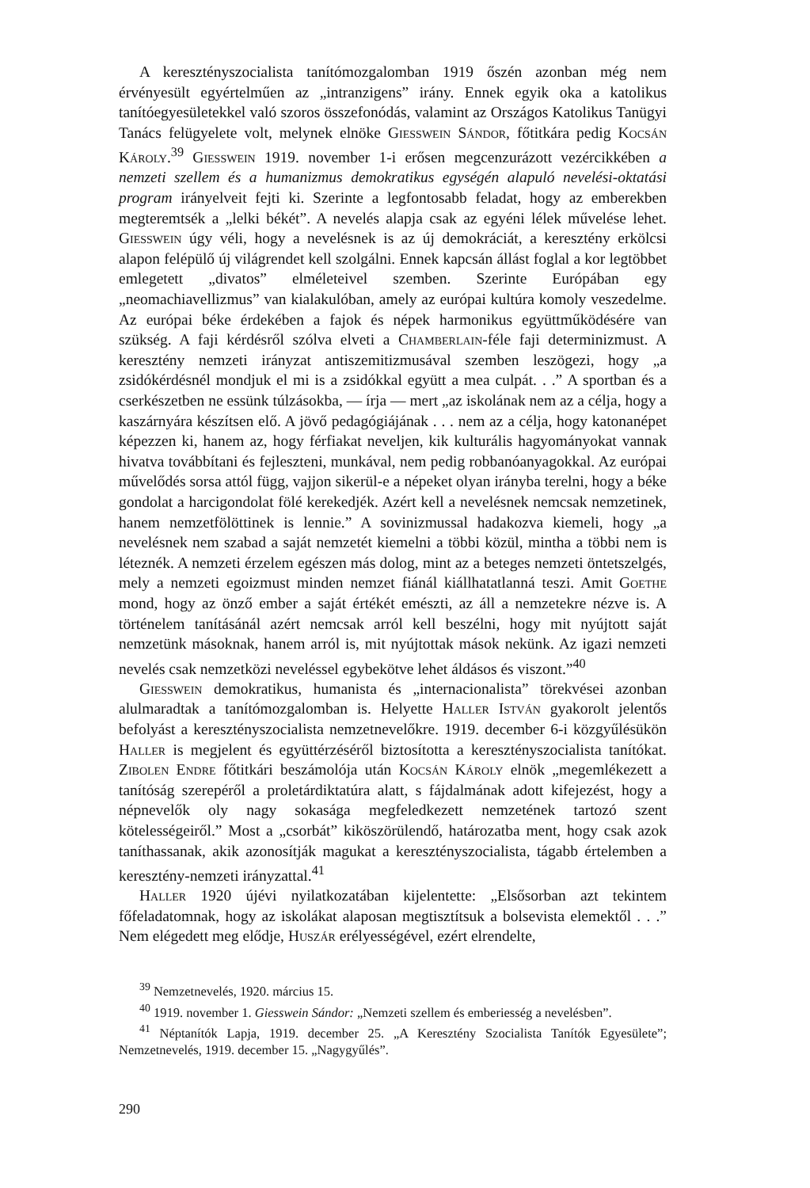A keresztényszocialista tanítómozgalomban 1919 őszén azonban még nem érvényesült egyértelműen az „intranzigens” irány. Ennek egyik oka a katolikus tanítóegyesületekkel való szoros összefonódás, valamint az Országos Katolikus Tanügyi Tanács felügyelete volt, melynek elnöke Giesswein Sándor, főtitkára pedig Kocsán Károly.<sup>39</sup> Giesswein 1919. november 1-i erősen megcenzurázott vezércikkében a nemzeti szellem és a humanizmus demokratikus egységén alapuló nevelési-oktatási program irányelveit fejti ki. Szerinte a legfontosabb feladat, hogy az emberekben megteremtsék a „lelki békét”. A nevelés alapja csak az egyéni lélek művelése lehet. Giesswein úgy véli, hogy a nevelésnek is az új demokráciát, a keresztény erkölcsi alapon felépülő új világrendet kell szolgálni. Ennek kapcsán állást foglal a kor legtöbbet emlegetett „divatos” elméleteivel szemben. Szerinte Európában egy „neomachiavellizmus” van kialakulóban, amely az európai kultúra komoly veszedelme. Az európai béke érdekében a fajok és népek harmonikus együttműködésére van szükség. A faji kérdésről szólva elveti a Chamberlain-féle faji determinizmust. A keresztény nemzeti irányzat antiszemitizmusával szemben leszögezi, hogy „a zsidókérdésnél mondjuk el mi is a zsidókkal együtt a mea culpát. . .” A sportban és a cserkészetben ne essünk túlzásokba, — írja — mert „az iskolának nem az a célja, hogy a kaszárnyára készítsen elő. A jövő pedagógiájának . . . nem az a célja, hogy katonanépet képezzen ki, hanem az, hogy férfiakat neveljen, kik kulturális hagyományokat vannak hivatva továbbítani és fejleszteni, munkával, nem pedig robbanóanyagokkal. Az európai művelődés sorsa attól függ, vajjon sikerül-e a népeket olyan irányba terelni, hogy a béke gondolat a harcigondolat fölé kerekedjék. Azért kell a nevelésnek nemcsak nemzetinek, hanem nemzetfölöttinek is lennie.” A sovinizmussal hadakozva kiemeli, hogy „a nevelésnek nem szabad a saját nemzetét kiemelni a többi közül, mintha a többi nem is léteznék. A nemzeti érzelem egészen más dolog, mint az a beteges nemzeti öntetszelgés, mely a nemzeti egoizmust minden nemzet fiánál kiállhatatlanná teszi. Amit Goethe mond, hogy az önző ember a saját értékét emészti, az áll a nemzetekre nézve is. A történelem tanításánál azért nemcsak arról kell beszélni, hogy mit nyújtott saját nemzetünk másoknak, hanem arról is, mit nyújtottak mások nekünk. Az igazi nemzeti nevelés csak nemzetközi neveléssel egybekötve lehet áldásos és viszont.”<sup>40</sup>
Giesswein demokratikus, humanista és „internacionalista” törekvései azonban alulmaradtak a tanítómozgalomban is. Helyette Haller István gyakorolt jelentős befolyást a keresztényszocialista nemzetnevelőkre. 1919. december 6-i közgyűlésükön Haller is megjelent és együttérzéséről biztosította a keresztényszocialista tanítókat. Zibolen Endre főtitkári beszámolója után Kocsán Károly elnök „megemlékezett a tanítóság szerepéről a proletárdiktatúra alatt, s fájdalmának adott kifejezést, hogy a népnevelők oly nagy sokasága megfeledkezett nemzetének tartozó szent kötelességeiről.” Most a „csorbát” kiköszörülendő, határozatba ment, hogy csak azok taníthassanak, akik azonosítják magukat a keresztényszocialista, tágabb értelemben a keresztény-nemzeti irányzattal.<sup>41</sup>
Haller 1920 újévi nyilatkozatában kijelentette: „Elsősorban azt tekintem főfeladatomnak, hogy az iskolákat alaposan megtisztítsuk a bolsevista elemektől . . .” Nem elégedett meg elődje, Huszár erélyességével, ezért elrendelte,
<sup>39</sup> Nemzetnevelés, 1920. március 15.
<sup>40</sup> 1919. november 1. Giesswein Sándor: „Nemzeti szellem és emberiesség a nevelésben”.
<sup>41</sup> Néptanítók Lapja, 1919. december 25. „A Keresztény Szocialista Tanítók Egyesülete”; Nemzetnevelés, 1919. december 15. „Nagygyűlés”.
290